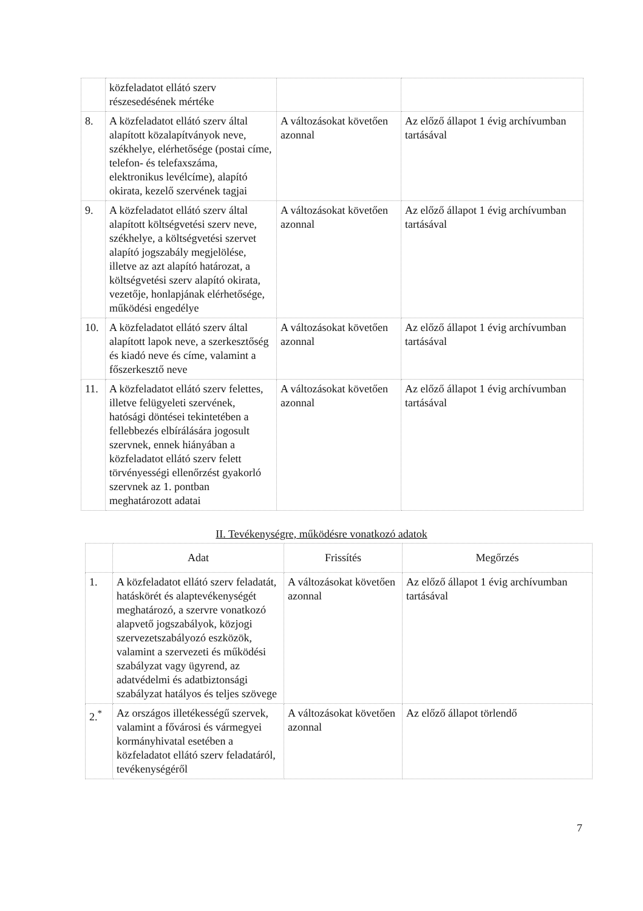| | közfeladatot ellátó szerv részesedésének mértéke | | |
| 8. | A közfeladatot ellátó szerv által alapított közalapítványok neve, székhelye, elérhetősége (postai címe, telefon- és telefaxszáma, elektronikus levélcíme), alapító okirata, kezelő szervének tagjai | A változásokat követően azonnal | Az előző állapot 1 évig archívumban tartásával |
| 9. | A közfeladatot ellátó szerv által alapított költségvetési szerv neve, székhelye, a költségvetési szervet alapító jogszabály megjelölése, illetve az azt alapító határozat, a költségvetési szerv alapító okirata, vezetője, honlapjának elérhetősége, működési engedélye | A változásokat követően azonnal | Az előző állapot 1 évig archívumban tartásával |
| 10. | A közfeladatot ellátó szerv által alapított lapok neve, a szerkesztőség és kiadó neve és címe, valamint a főszerkesztő neve | A változásokat követően azonnal | Az előző állapot 1 évig archívumban tartásával |
| 11. | A közfeladatot ellátó szerv felettes, illetve felügyeleti szervének, hatósági döntései tekintetében a fellebbezés elbírálására jogosult szervnek, ennek hiányában a közfeladatot ellátó szerv felett törvényességi ellenőrzést gyakorló szervnek az 1. pontban meghatározott adatai | A változásokat követően azonnal | Az előző állapot 1 évig archívumban tartásával |
II. Tevékenységre, működésre vonatkozó adatok
| | Adat | Frissítés | Megőrzés |
| --- | --- | --- | --- |
| 1. | A közfeladatot ellátó szerv feladatát, hatáskörét és alaptevékenységét meghatározó, a szervre vonatkozó alapvető jogszabályok, közjogi szervezetszabályozó eszközök, valamint a szervezeti és működési szabályzat vagy ügyrend, az adatvédelmi és adatbiztonsági szabályzat hatályos és teljes szövege | A változásokat követően azonnal | Az előző állapot 1 évig archívumban tartásával |
| 2.<sup>*</sup> | Az országos illetékességű szervek, valamint a fővárosi és vármegyei kormányhivatal esetében a közfeladatot ellátó szerv feladatáról, tevékenységéről | A változásokat követően azonnal | Az előző állapot törlendő |
7